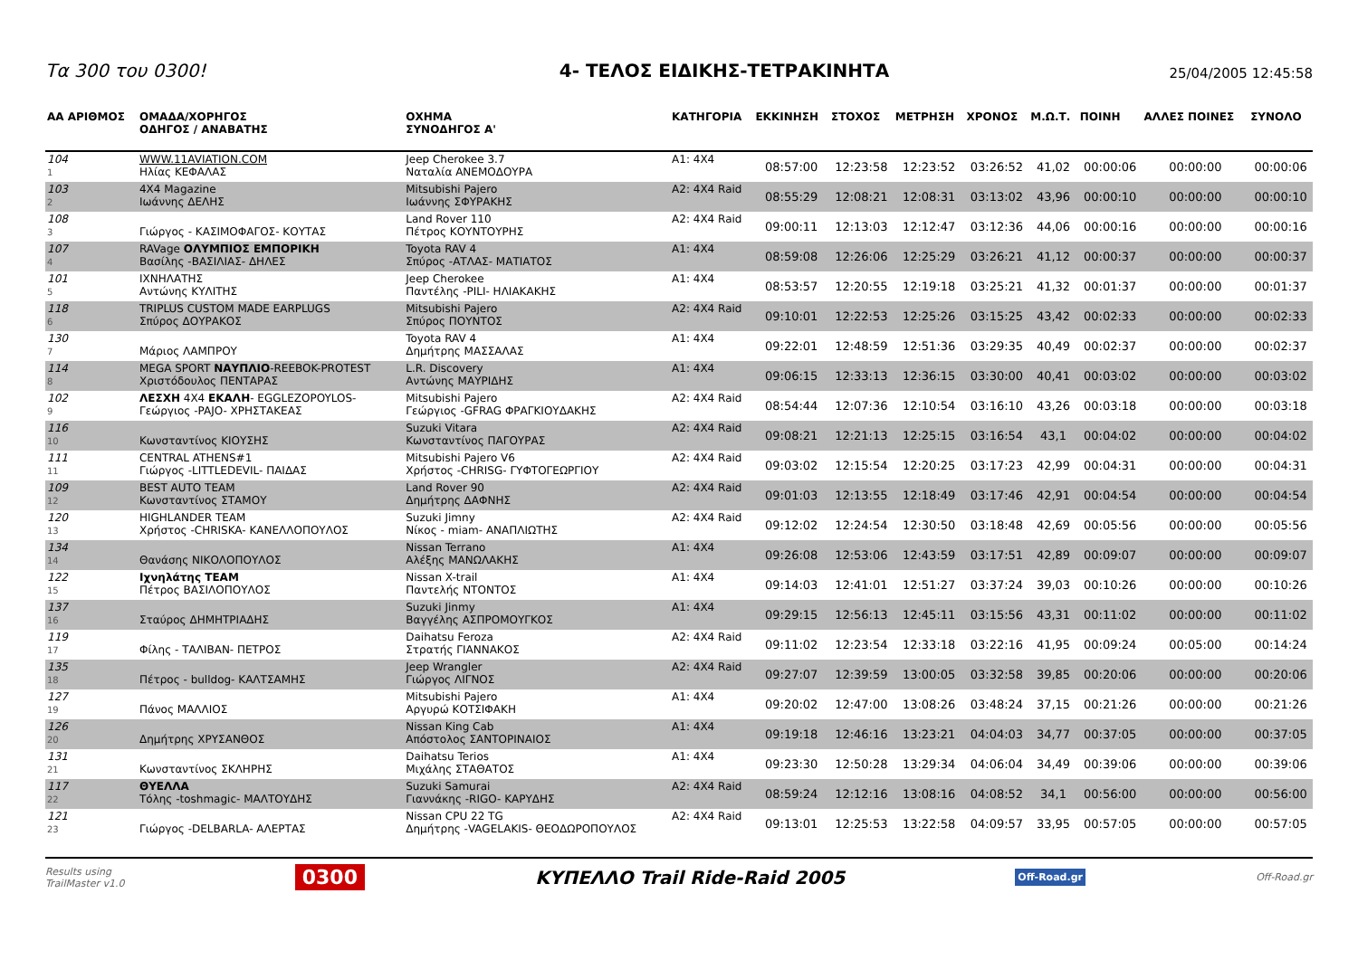Τα 300 του 0300!
4- ΤΕΛΟΣ ΕΙΔΙΚΗΣ-ΤΕΤΡΑΚΙΝΗΤΑ
25/04/2005 12:45:58
| ΑΑ ΑΡΙΘΜΟΣ | ΟΜΑΔΑ/ΧΟΡΗΓΟΣ ΟΔΗΓΟΣ / ΑΝΑΒΑΤΗΣ | ΟΧΗΜΑ ΣΥΝΟΔΗΓΟΣ Α' | ΚΑΤΗΓΟΡΙΑ | ΕΚΚΙΝΗΣΗ | ΣΤΟΧΟΣ | ΜΕΤΡΗΣΗ | ΧΡΟΝΟΣ | Μ.Ω.Τ. | ΠΟΙΝΗ | ΑΛΛΕΣ ΠΟΙΝΕΣ | ΣΥΝΟΛΟ |
| --- | --- | --- | --- | --- | --- | --- | --- | --- | --- | --- | --- |
| 104 1 | WWW.11AVIATION.COM Ηλίας ΚΕΦΑΛΑΣ | Jeep Cherokee 3.7 Ναταλία ΑΝΕΜΟΔΟΥΡΑ | A1: 4X4 | 08:57:00 | 12:23:58 | 12:23:52 | 03:26:52 | 41,02 | 00:00:06 | 00:00:00 | 00:00:06 |
| 103 2 | 4X4 Magazine Ιωάννης ΔΕΛΗΣ | Mitsubishi Pajero Ιωάννης ΣΦΥΡΑΚΗΣ | A2: 4X4 Raid | 08:55:29 | 12:08:21 | 12:08:31 | 03:13:02 | 43,96 | 00:00:10 | 00:00:00 | 00:00:10 |
| 108 3 | Γιώργος - ΚΑΣΙΜΟΦΑΓΟΣ- ΚΟΥΤΑΣ | Land Rover 110 Πέτρος ΚΟΥΝΤΟΥΡΗΣ | A2: 4X4 Raid | 09:00:11 | 12:13:03 | 12:12:47 | 03:12:36 | 44,06 | 00:00:16 | 00:00:00 | 00:00:16 |
| 107 4 | RAVage ΟΛΥΜΠΙΟΣ ΕΜΠΟΡΙΚΗ Βασίλης -ΒΑΣΙΛΙΑΣ- ΔΗΛΕΣ | Toyota RAV 4 Σπύρος -ΑΤΛΑΣ- ΜΑΤΙΑΤΟΣ | A1: 4X4 | 08:59:08 | 12:26:06 | 12:25:29 | 03:26:21 | 41,12 | 00:00:37 | 00:00:00 | 00:00:37 |
| 101 5 | ΙΧΝΗΛΑΤΗΣ Αντώνης ΚΥΛΙΤΗΣ | Jeep Cherokee Παντέλης -PILI- ΗΛΙΑΚΑΚΗΣ | A1: 4X4 | 08:53:57 | 12:20:55 | 12:19:18 | 03:25:21 | 41,32 | 00:01:37 | 00:00:00 | 00:01:37 |
| 118 6 | TRIPLUS CUSTOM MADE EARPLUGS Σπύρος ΔΟΥΡΑΚΟΣ | Mitsubishi Pajero Σπύρος ΠΟΥΝΤΟΣ | A2: 4X4 Raid | 09:10:01 | 12:22:53 | 12:25:26 | 03:15:25 | 43,42 | 00:02:33 | 00:00:00 | 00:02:33 |
| 130 7 | Μάριος ΛΑΜΠΡΟΥ | Toyota RAV 4 Δημήτρης ΜΑΣΣΑΛΑΣ | A1: 4X4 | 09:22:01 | 12:48:59 | 12:51:36 | 03:29:35 | 40,49 | 00:02:37 | 00:00:00 | 00:02:37 |
| 114 8 | MEGA SPORT ΝΑΥΠΛΙΟ -REEBOK-PROTEST Χριστόδουλος ΠΕΝΤΑΡΑΣ | L.R. Discovery Αντώνης ΜΑΥΡΙΔΗΣ | A1: 4X4 | 09:06:15 | 12:33:13 | 12:36:15 | 03:30:00 | 40,41 | 00:03:02 | 00:00:00 | 00:03:02 |
| 102 9 | ΛΕΣΧΗ 4Χ4 ΕΚΑΛΗ - EGGLEZOPOYLOS- Γεώργιος -PAJO- ΧΡΗΣΤΑΚΕΑΣ | Mitsubishi Pajero Γεώργιος -GFRAG ΦΡΑΓΚΙΟΥΔΑΚΗΣ | A2: 4X4 Raid | 08:54:44 | 12:07:36 | 12:10:54 | 03:16:10 | 43,26 | 00:03:18 | 00:00:00 | 00:03:18 |
| 116 10 | Κωνσταντίνος ΚΙΟΥΣΗΣ | Suzuki Vitara Κωνσταντίνος ΠΑΓΟΥΡΑΣ | A2: 4X4 Raid | 09:08:21 | 12:21:13 | 12:25:15 | 03:16:54 | 43,1 | 00:04:02 | 00:00:00 | 00:04:02 |
| 111 11 | CENTRAL ATHENS#1 Γιώργος -LITTLEDEVIL- ΠΑΙΔΑΣ | Mitsubishi Pajero V6 Χρήστος -CHRISG- ΓΥΦΤΟΓΕΩΡΓΙΟΥ | A2: 4X4 Raid | 09:03:02 | 12:15:54 | 12:20:25 | 03:17:23 | 42,99 | 00:04:31 | 00:00:00 | 00:04:31 |
| 109 12 | BEST AUTO TEAM Κωνσταντίνος ΣΤΑΜΟΥ | Land Rover 90 Δημήτρης ΔΑΦΝΗΣ | A2: 4X4 Raid | 09:01:03 | 12:13:55 | 12:18:49 | 03:17:46 | 42,91 | 00:04:54 | 00:00:00 | 00:04:54 |
| 120 13 | HIGHLANDER TEAM Χρήστος -CHRISKA- ΚΑΝΕΛΛΟΠΟΥΛΟΣ | Suzuki Jimny Νίκος - miam- ΑΝΑΠΛΙΩΤΗΣ | A2: 4X4 Raid | 09:12:02 | 12:24:54 | 12:30:50 | 03:18:48 | 42,69 | 00:05:56 | 00:00:00 | 00:05:56 |
| 134 14 | Θανάσης ΝΙΚΟΛΟΠΟΥΛΟΣ | Nissan Terrano Αλέξης ΜΑΝΩΛΑΚΗΣ | A1: 4X4 | 09:26:08 | 12:53:06 | 12:43:59 | 03:17:51 | 42,89 | 00:09:07 | 00:00:00 | 00:09:07 |
| 122 15 | Ιχνηλάτης TEAM Πέτρος ΒΑΣΙΛΟΠΟΥΛΟΣ | Nissan X-trail Παντελής ΝΤΟΝΤΟΣ | A1: 4X4 | 09:14:03 | 12:41:01 | 12:51:27 | 03:37:24 | 39,03 | 00:10:26 | 00:00:00 | 00:10:26 |
| 137 16 | Σταύρος ΔΗΜΗΤΡΙΑΔΗΣ | Suzuki Jinmy Βαγγέλης ΑΣΠΡΟΜΟΥΓΚΟΣ | A1: 4X4 | 09:29:15 | 12:56:13 | 12:45:11 | 03:15:56 | 43,31 | 00:11:02 | 00:00:00 | 00:11:02 |
| 119 17 | Φίλης - ΤΑΛΙΒΑΝ- ΠΕΤΡΟΣ | Daihatsu Feroza Στρατής ΓΙΑΝΝΑΚΟΣ | A2: 4X4 Raid | 09:11:02 | 12:23:54 | 12:33:18 | 03:22:16 | 41,95 | 00:09:24 | 00:05:00 | 00:14:24 |
| 135 18 | Πέτρος - bulldog- ΚΑΛΤΣΑΜΗΣ | Jeep Wrangler Γιώργος ΛΙΓΝΟΣ | A2: 4X4 Raid | 09:27:07 | 12:39:59 | 13:00:05 | 03:32:58 | 39,85 | 00:20:06 | 00:00:00 | 00:20:06 |
| 127 19 | Πάνος ΜΑΛΛΙΟΣ | Mitsubishi Pajero Αργυρώ ΚΟΤΣΙΦΑΚΗ | A1: 4X4 | 09:20:02 | 12:47:00 | 13:08:26 | 03:48:24 | 37,15 | 00:21:26 | 00:00:00 | 00:21:26 |
| 126 20 | Δημήτρης ΧΡΥΣΑΝΘΟΣ | Nissan King Cab Απόστολος ΣΑΝΤΟΡΙΝΑΙΟΣ | A1: 4X4 | 09:19:18 | 12:46:16 | 13:23:21 | 04:04:03 | 34,77 | 00:37:05 | 00:00:00 | 00:37:05 |
| 131 21 | Κωνσταντίνος ΣΚΛΗΡΗΣ | Daihatsu Terios Μιχάλης ΣΤΑΘΑΤΟΣ | A1: 4X4 | 09:23:30 | 12:50:28 | 13:29:34 | 04:06:04 | 34,49 | 00:39:06 | 00:00:00 | 00:39:06 |
| 117 22 | ΘΥΕΛΛΑ Τόλης -toshmagic- ΜΑΛΤΟΥΔΗΣ | Suzuki Samurai Γιαννάκης -RIGO- ΚΑΡΥΔΗΣ | A2: 4X4 Raid | 08:59:24 | 12:12:16 | 13:08:16 | 04:08:52 | 34,1 | 00:56:00 | 00:00:00 | 00:56:00 |
| 121 23 | Γιώργος -DELBARLA- ΑΛΕΡΤΑΣ | Nissan CPU 22 TG Δημήτρης -VAGELAKIS- ΘΕΟΔΩΡΟΠΟΥΛΟΣ | A2: 4X4 Raid | 09:13:01 | 12:25:53 | 13:22:58 | 04:09:57 | 33,95 | 00:57:05 | 00:00:00 | 00:57:05 |
Results using
TrailMaster v1.0
0300 ΚΥΠΕΛΛΟ Trail Ride-Raid 2005 Off-Road.gr
Off-Road.gr